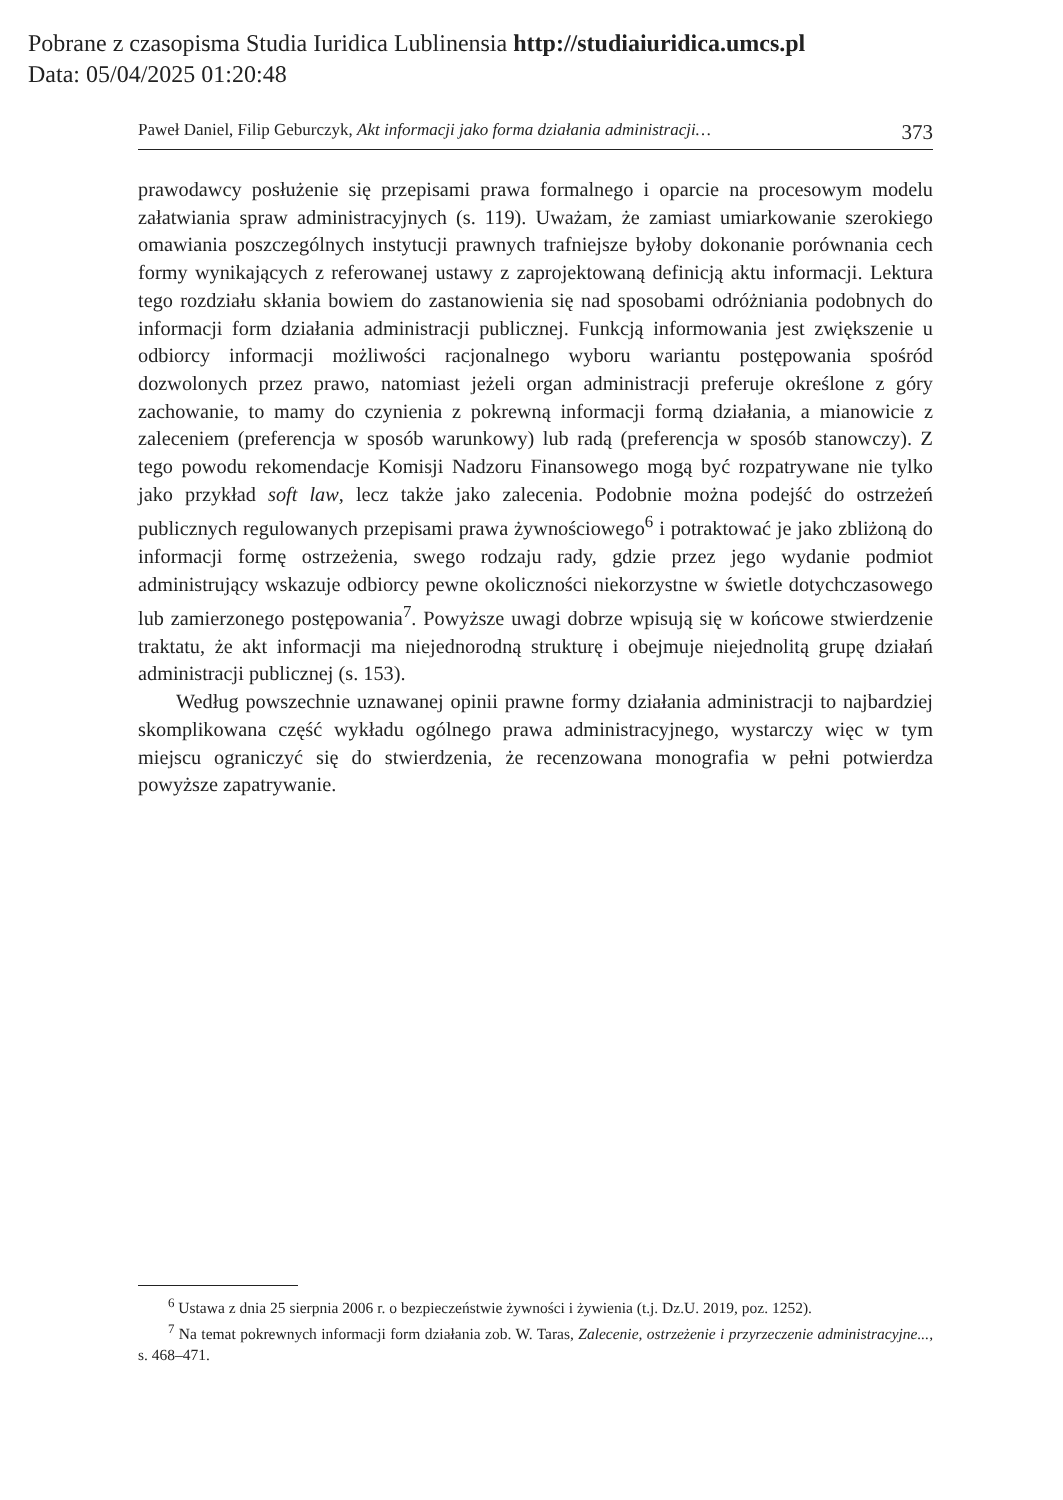Pobrane z czasopisma Studia Iuridica Lublinensia http://studiaiuridica.umcs.pl
Data: 05/04/2025 01:20:48
Paweł Daniel, Filip Geburczyk, Akt informacji jako forma działania administracji… 373
prawodawcy posłużenie się przepisami prawa formalnego i oparcie na procesowym modelu załatwiania spraw administracyjnych (s. 119). Uważam, że zamiast umiarkowanie szerokiego omawiania poszczególnych instytucji prawnych trafniejsze byłoby dokonanie porównania cech formy wynikających z referowanej ustawy z zaprojektowaną definicją aktu informacji. Lektura tego rozdziału skłania bowiem do zastanowienia się nad sposobami odróżniania podobnych do informacji form działania administracji publicznej. Funkcją informowania jest zwiększenie u odbiorcy informacji możliwości racjonalnego wyboru wariantu postępowania spośród dozwolonych przez prawo, natomiast jeżeli organ administracji preferuje określone z góry zachowanie, to mamy do czynienia z pokrewną informacji formą działania, a mianowicie z zaleceniem (preferencja w sposób warunkowy) lub radą (preferencja w sposób stanowczy). Z tego powodu rekomendacje Komisji Nadzoru Finansowego mogą być rozpatrywane nie tylko jako przykład soft law, lecz także jako zalecenia. Podobnie można podejść do ostrzeżeń publicznych regulowanych przepisami prawa żywnościowego<sup>6</sup> i potraktować je jako zbliżoną do informacji formę ostrzeżenia, swego rodzaju rady, gdzie przez jego wydanie podmiot administrujący wskazuje odbiorcy pewne okoliczności niekorzystne w świetle dotychczasowego lub zamierzonego postępowania<sup>7</sup>. Powyższe uwagi dobrze wpisują się w końcowe stwierdzenie traktatu, że akt informacji ma niejednorodną strukturę i obejmuje niejednolitą grupę działań administracji publicznej (s. 153).
Według powszechnie uznawanej opinii prawne formy działania administracji to najbardziej skomplikowana część wykładu ogólnego prawa administracyjnego, wystarczy więc w tym miejscu ograniczyć się do stwierdzenia, że recenzowana monografia w pełni potwierdza powyższe zapatrywanie.
<sup>6</sup> Ustawa z dnia 25 sierpnia 2006 r. o bezpieczeństwie żywności i żywienia (t.j. Dz.U. 2019, poz. 1252).
<sup>7</sup> Na temat pokrewnych informacji form działania zob. W. Taras, Zalecenie, ostrzeżenie i przyrzeczenie administracyjne..., s. 468–471.